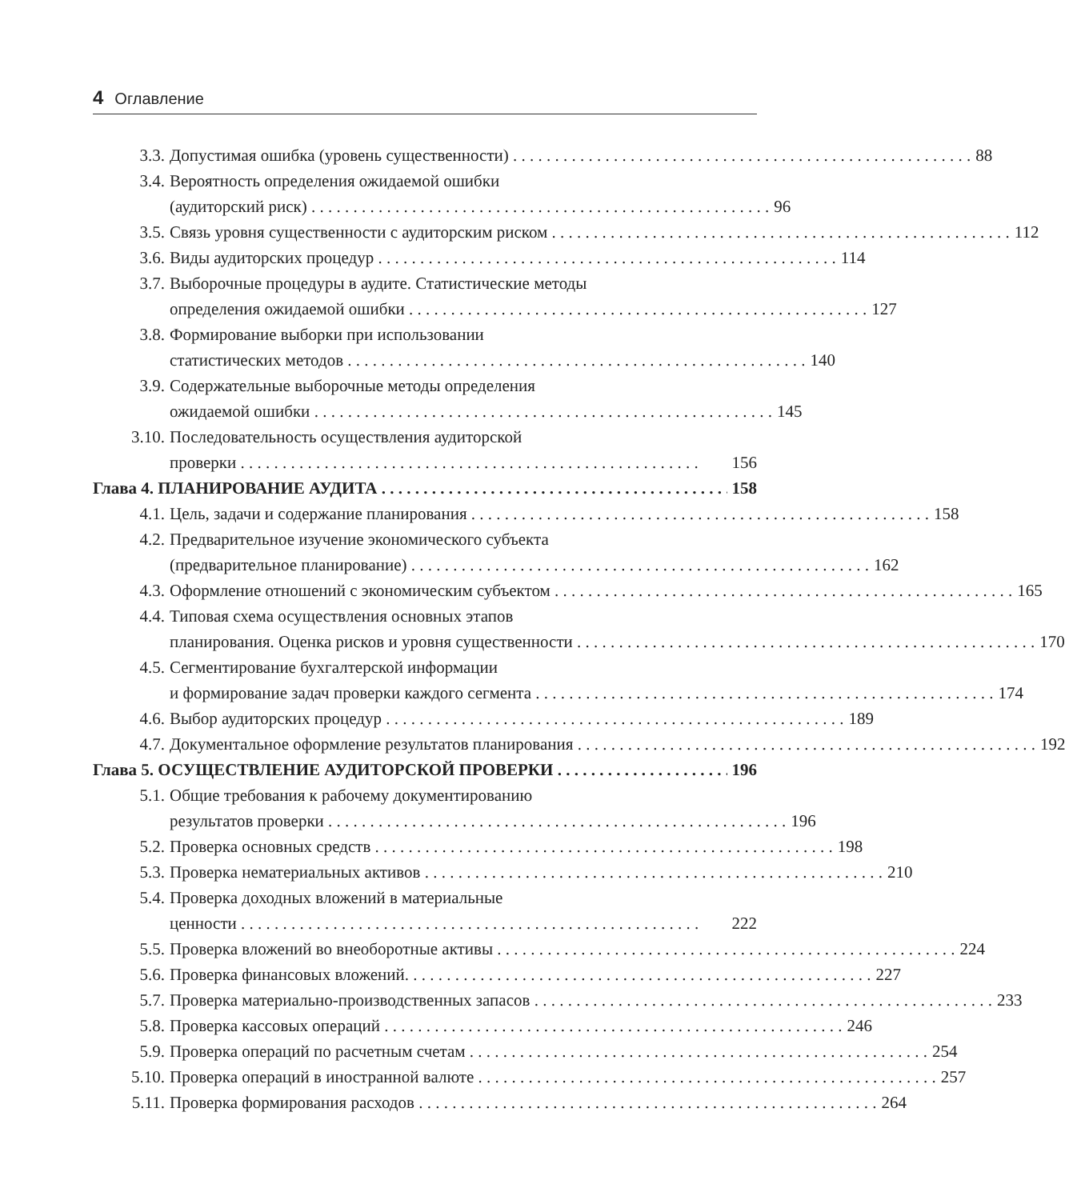4 Оглавление
3.3. Допустимая ошибка (уровень существенности) 88
3.4. Вероятность определения ожидаемой ошибки
(аудиторский риск) 96
3.5. Связь уровня существенности с аудиторским риском 112
3.6. Виды аудиторских процедур 114
3.7. Выборочные процедуры в аудите. Статистические методы
определения ожидаемой ошибки 127
3.8. Формирование выборки при использовании
статистических методов 140
3.9. Содержательные выборочные методы определения
ожидаемой ошибки 145
3.10. Последовательность осуществления аудиторской
проверки 156
Глава 4. ПЛАНИРОВАНИЕ АУДИТА 158
4.1. Цель, задачи и содержание планирования 158
4.2. Предварительное изучение экономического субъекта
(предварительное планирование) 162
4.3. Оформление отношений с экономическим субъектом 165
4.4. Типовая схема осуществления основных этапов
планирования. Оценка рисков и уровня существенности 170
4.5. Сегментирование бухгалтерской информации
и формирование задач проверки каждого сегмента 174
4.6. Выбор аудиторских процедур 189
4.7. Документальное оформление результатов планирования 192
Глава 5. ОСУЩЕСТВЛЕНИЕ АУДИТОРСКОЙ ПРОВЕРКИ 196
5.1. Общие требования к рабочему документированию
результатов проверки 196
5.2. Проверка основных средств 198
5.3. Проверка нематериальных активов 210
5.4. Проверка доходных вложений в материальные
ценности 222
5.5. Проверка вложений во внеоборотные активы 224
5.6. Проверка финансовых вложений. 227
5.7. Проверка материально-производственных запасов 233
5.8. Проверка кассовых операций 246
5.9. Проверка операций по расчетным счетам 254
5.10. Проверка операций в иностранной валюте 257
5.11. Проверка формирования расходов 264